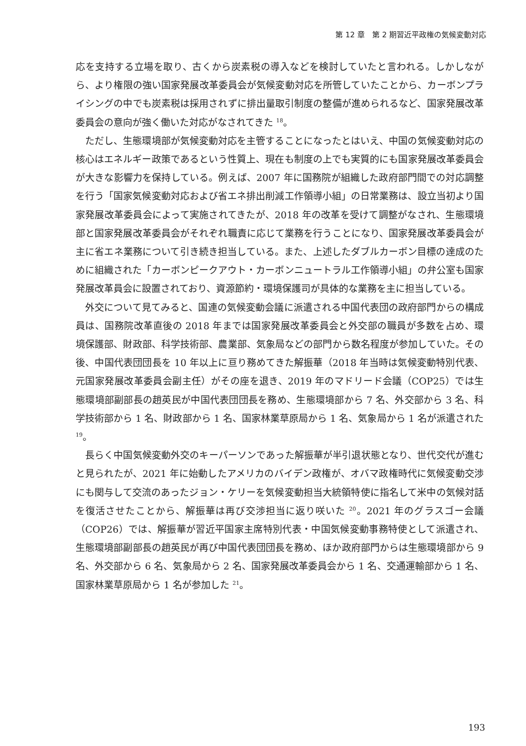第 12 章　第 2 期習近平政権の気候変動対応
応を支持する立場を取り、古くから炭素税の導入などを検討していたと言われる。しかしながら、より権限の強い国家発展改革委員会が気候変動対応を所管していたことから、カーボンプライシングの中でも炭素税は採用されずに排出量取引制度の整備が進められるなど、国家発展改革委員会の意向が強く働いた対応がなされてきた <sup>18</sup>。
ただし、生態環境部が気候変動対応を主管することになったとはいえ、中国の気候変動対応の核心はエネルギー政策であるという性質上、現在も制度の上でも実質的にも国家発展改革委員会が大きな影響力を保持している。例えば、2007 年に国務院が組織した政府部門間での対応調整を行う「国家気候変動対応および省エネ排出削減工作領導小組」の日常業務は、設立当初より国家発展改革委員会によって実施されてきたが、2018 年の改革を受けて調整がなされ、生態環境部と国家発展改革委員会がそれぞれ職責に応じて業務を行うことになり、国家発展改革委員会が主に省エネ業務について引き続き担当している。また、上述したダブルカーボン目標の達成のために組織された「カーボンピークアウト・カーボンニュートラル工作領導小組」の弁公室も国家発展改革員会に設置されており、資源節約・環境保護司が具体的な業務を主に担当している。
外交について見てみると、国連の気候変動会議に派遣される中国代表団の政府部門からの構成員は、国務院改革直後の 2018 年までは国家発展改革委員会と外交部の職員が多数を占め、環境保護部、財政部、科学技術部、農業部、気象局などの部門から数名程度が参加していた。その後、中国代表団団長を 10 年以上に亘り務めてきた解振華（2018 年当時は気候変動特別代表、元国家発展改革委員会副主任）がその座を退き、2019 年のマドリード会議（COP25）では生態環境部副部長の趙英民が中国代表団団長を務め、生態環境部から 7 名、外交部から 3 名、科学技術部から 1 名、財政部から 1 名、国家林業草原局から 1 名、気象局から 1 名が派遣された <sup>19</sup>。
長らく中国気候変動外交のキーパーソンであった解振華が半引退状態となり、世代交代が進むと見られたが、2021 年に始動したアメリカのバイデン政権が、オバマ政権時代に気候変動交渉にも関与して交流のあったジョン・ケリーを気候変動担当大統領特使に指名して米中の気候対話を復活させたことから、解振華は再び交渉担当に返り咲いた <sup>20</sup>。2021 年のグラスゴー会議（COP26）では、解振華が習近平国家主席特別代表・中国気候変動事務特使として派遣され、生態環境部副部長の趙英民が再び中国代表団団長を務め、ほか政府部門からは生態環境部から 9 名、外交部から 6 名、気象局から 2 名、国家発展改革委員会から 1 名、交通運輸部から 1 名、国家林業草原局から 1 名が参加した <sup>21</sup>。
193